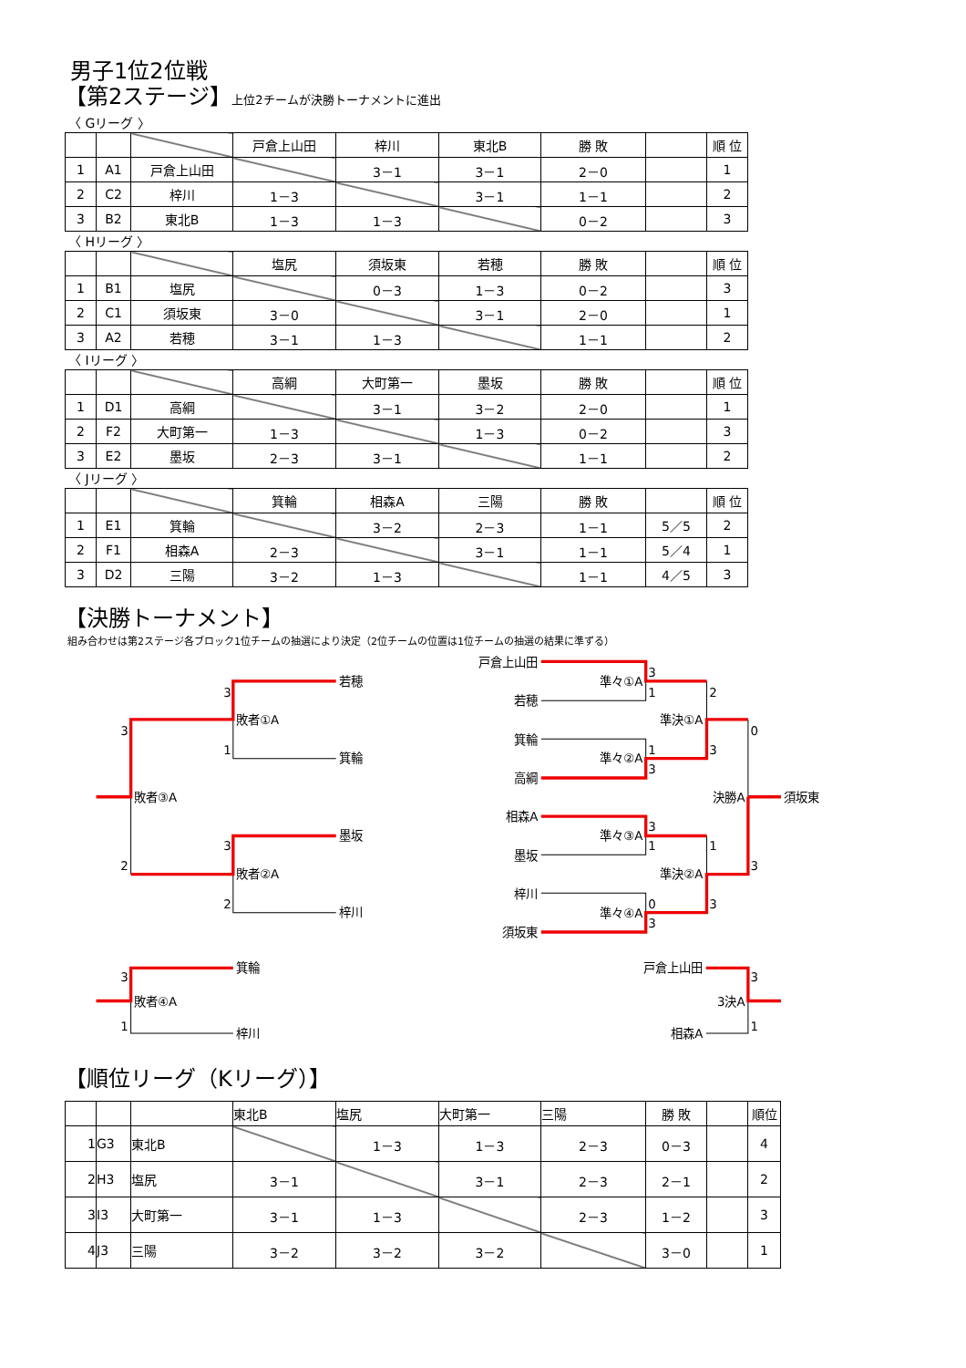男子1位2位戦
【第2ステージ】上位2チームが決勝トーナメントに進出
〈 Gリーグ 〉
| | | | 戸倉上山田 | 梓川 | 東北B | 勝 敗 | | 順 位 |
| --- | --- | --- | --- | --- | --- | --- | --- | --- |
| 1 | A1 | 戸倉上山田 | | 3－1 | 3－1 | 2－0 | | 1 |
| 2 | C2 | 梓川 | 1－3 | | 3－1 | 1－1 | | 2 |
| 3 | B2 | 東北B | 1－3 | 1－3 | | 0－2 | | 3 |
〈 Hリーグ 〉
| | | | 塩尻 | 須坂東 | 若穂 | 勝 敗 | | 順 位 |
| --- | --- | --- | --- | --- | --- | --- | --- | --- |
| 1 | B1 | 塩尻 | | 0－3 | 1－3 | 0－2 | | 3 |
| 2 | C1 | 須坂東 | 3－0 | | 3－1 | 2－0 | | 1 |
| 3 | A2 | 若穂 | 3－1 | 1－3 | | 1－1 | | 2 |
〈 Iリーグ 〉
| | | | 高綱 | 大町第一 | 墨坂 | 勝 敗 | | 順 位 |
| --- | --- | --- | --- | --- | --- | --- | --- | --- |
| 1 | D1 | 高綱 | | 3－1 | 3－2 | 2－0 | | 1 |
| 2 | F2 | 大町第一 | 1－3 | | 1－3 | 0－2 | | 3 |
| 3 | E2 | 墨坂 | 2－3 | 3－1 | | 1－1 | | 2 |
〈 Jリーグ 〉
| | | | 箕輪 | 相森A | 三陽 | 勝 敗 | | 順 位 |
| --- | --- | --- | --- | --- | --- | --- | --- | --- |
| 1 | E1 | 箕輪 | | 3－2 | 2－3 | 1－1 | 5／5 | 2 |
| 2 | F1 | 相森A | 2－3 | | 3－1 | 1－1 | 5／4 | 1 |
| 3 | D2 | 三陽 | 3－2 | 1－3 | | 1－1 | 4／5 | 3 |
【決勝トーナメント】
組み合わせは第2ステージ各ブロック1位チームの抽選により決定（2位チームの位置は1位チームの抽選の結果に準ずる）
若穂
3
敗者①A
3
1
箕輪
敗者③A
墨坂
3
2
敗者②A
2
梓川
戸倉上山田
3
準々①A
1
2
若穂
準決①A
0
箕輪
1
3
準々②A
3
高綱
決勝A
須坂東
相森A
3
準々③A
1
1
墨坂
3
準決②A
梓川
0
3
準々④A
3
須坂東
箕輪
3
敗者④A
1
梓川
戸倉上山田
3
3決A
1
相森A
【順位リーグ（Kリーグ）】
| | | | 東北B | 塩尻 | 大町第一 | 三陽 | 勝 敗 | | 順位 |
| --- | --- | --- | --- | --- | --- | --- | --- | --- | --- |
| 1 | G3 | 東北B | | 1－3 | 1－3 | 2－3 | 0－3 | | 4 |
| 2 | H3 | 塩尻 | 3－1 | | 3－1 | 2－3 | 2－1 | | 2 |
| 3 | I3 | 大町第一 | 3－1 | 1－3 | | 2－3 | 1－2 | | 3 |
| 4 | J3 | 三陽 | 3－2 | 3－2 | 3－2 | | 3－0 | | 1 |